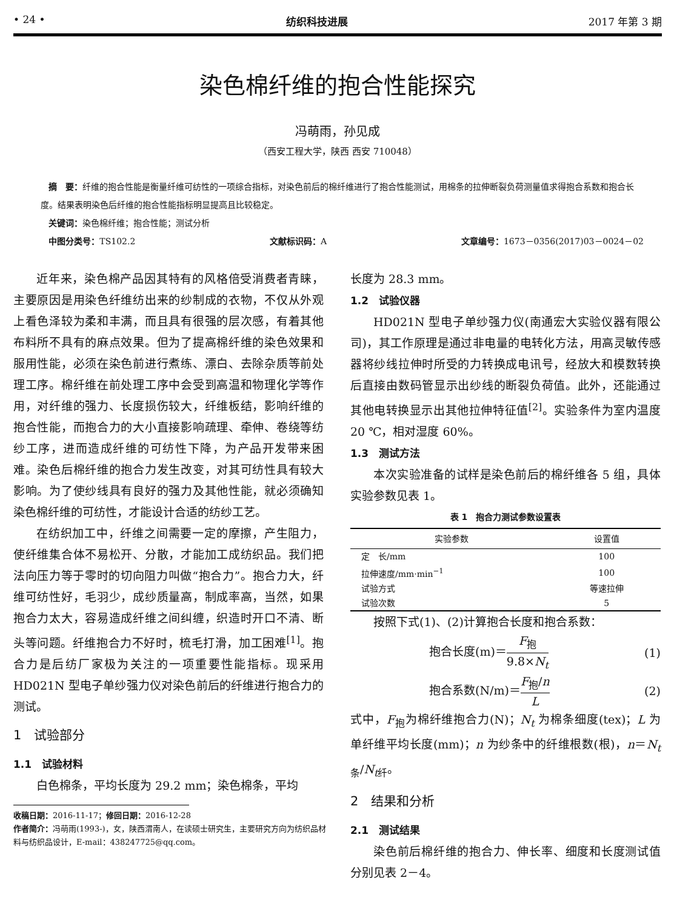• 24 • 纺织科技进展 2017 年第 3 期
染色棉纤维的抱合性能探究
冯萌雨，孙见成
（西安工程大学，陕西 西安 710048）
摘　要：纤维的抱合性能是衡量纤维可纺性的一项综合指标，对染色前后的棉纤维进行了抱合性能测试，用棉条的拉伸断裂负荷测量值求得抱合系数和抱合长度。结果表明染色后纤维的抱合性能指标明显提高且比较稳定。
关键词：染色棉纤维；抱合性能；测试分析
中图分类号：TS102.2 文献标识码：A 文章编号：1673－0356(2017)03－0024－02
近年来，染色棉产品因其特有的风格倍受消费者青睐，主要原因是用染色纤维纺出来的纱制成的衣物，不仅从外观上看色泽较为柔和丰满，而且具有很强的层次感，有着其他布料所不具有的麻点效果。但为了提高棉纤维的染色效果和服用性能，必须在染色前进行煮练、漂白、去除杂质等前处理工序。棉纤维在前处理工序中会受到高温和物理化学等作用，对纤维的强力、长度损伤较大，纤维板结，影响纤维的抱合性能，而抱合力的大小直接影响疏理、牵伸、卷绕等纺纱工序，进而造成纤维的可纺性下降，为产品开发带来困难。染色后棉纤维的抱合力发生改变，对其可纺性具有较大影响。为了使纱线具有良好的强力及其他性能，就必须确知染色棉纤维的可纺性，才能设计合适的纺纱工艺。
在纺织加工中，纤维之间需要一定的摩擦，产生阻力，使纤维集合体不易松开、分散，才能加工成纺织品。我们把法向压力等于零时的切向阻力叫做“抱合力”。抱合力大，纤维可纺性好，毛羽少，成纱质量高，制成率高，当然，如果抱合力太大，容易造成纤维之间纠缠，织造时开口不清、断头等问题。纤维抱合力不好时，梳毛打滑，加工困难<sup>[1]</sup>。抱合力是后纺厂家极为关注的一项重要性能指标。现采用 HD021N 型电子单纱强力仪对染色前后的纤维进行抱合力的测试。
1　试验部分
1.1　试验材料
白色棉条，平均长度为 29.2 mm；染色棉条，平均
收稿日期：2016-11-17；修回日期：2016-12-28
作者简介：冯萌雨(1993-)，女，陕西渭南人，在读硕士研究生，主要研究方向为纺织品材料与纺织品设计，E-mail：438247725@qq.com。
长度为 28.3 mm。
1.2　试验仪器
HD021N 型电子单纱强力仪(南通宏大实验仪器有限公司)，其工作原理是通过非电量的电转化方法，用高灵敏传感器将纱线拉伸时所受的力转换成电讯号，经放大和模数转换后直接由数码管显示出纱线的断裂负荷值。此外，还能通过其他电转换显示出其他拉伸特征值<sup>[2]</sup>。实验条件为室内温度 20 ℃，相对湿度 60%。
1.3　测试方法
本次实验准备的试样是染色前后的棉纤维各 5 组，具体实验参数见表 1。
表 1　抱合力测试参数设置表
| 实验参数 | 设置值 |
| --- | --- |
| 定 长/mm | 100 |
| 拉伸速度/mm·min<sup>−1</sup> | 100 |
| 试验方式 | 等速拉伸 |
| 试验次数 | 5 |
按照下式(1)、(2)计算抱合长度和抱合系数：
抱合长度(m)＝F<sub>抱</sub> 9.8×N<sub>t</sub> (1)
抱合系数(N/m)＝F<sub>抱</sub>/n L (2)
式中，F<sub>抱</sub>为棉纤维抱合力(N)；N<sub>t</sub> 为棉条细度(tex)；L 为单纤维平均长度(mm)；n 为纱条中的纤维根数(根)，n＝N<sub>t条</sub>/N<sub>t纤</sub>。
2　结果和分析
2.1　测试结果
染色前后棉纤维的抱合力、伸长率、细度和长度测试值分别见表 2－4。